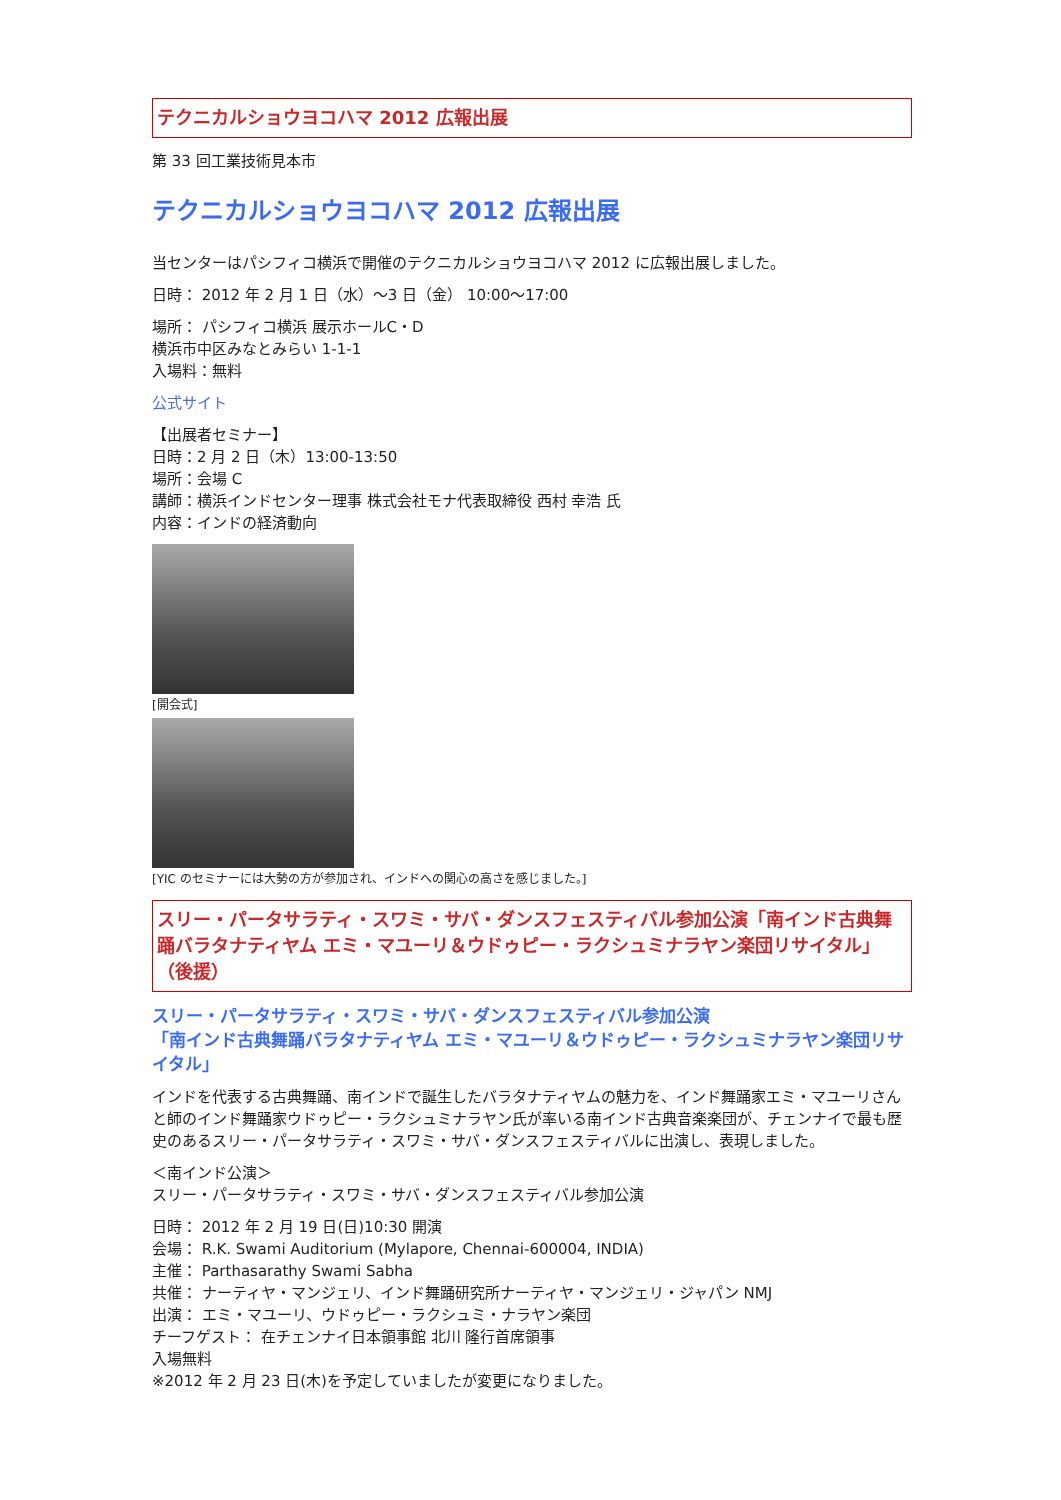テクニカルショウヨコハマ 2012 広報出展
第 33 回工業技術見本市
テクニカルショウヨコハマ 2012 広報出展
当センターはパシフィコ横浜で開催のテクニカルショウヨコハマ 2012 に広報出展しました。
日時： 2012 年 2 月 1 日（水）～3 日（金） 10:00～17:00
場所： パシフィコ横浜 展示ホールC・D
横浜市中区みなとみらい 1-1-1
入場料：無料
公式サイト
【出展者セミナー】
日時：2 月 2 日（木）13:00-13:50
場所：会場 C
講師：横浜インドセンター理事 株式会社モナ代表取締役 西村 幸浩 氏
内容：インドの経済動向
[開会式]
[YIC のセミナーには大勢の方が参加され、インドへの関心の高さを感じました。]
スリー・パータサラティ・スワミ・サバ・ダンスフェスティバル参加公演「南インド古典舞踊バラタナティヤム エミ・マユーリ＆ウドゥピー・ラクシュミナラヤン楽団リサイタル」（後援）
スリー・パータサラティ・スワミ・サバ・ダンスフェスティバル参加公演
「南インド古典舞踊バラタナティヤム エミ・マユーリ＆ウドゥピー・ラクシュミナラヤン楽団リサイタル」
インドを代表する古典舞踊、南インドで誕生したバラタナティヤムの魅力を、インド舞踊家エミ・マユーリさんと師のインド舞踊家ウドゥピー・ラクシュミナラヤン氏が率いる南インド古典音楽楽団が、チェンナイで最も歴史のあるスリー・パータサラティ・スワミ・サバ・ダンスフェスティバルに出演し、表現しました。
＜南インド公演＞
スリー・パータサラティ・スワミ・サバ・ダンスフェスティバル参加公演
日時： 2012 年 2 月 19 日(日)10:30 開演
会場： R.K. Swami Auditorium (Mylapore, Chennai-600004, INDIA)
主催： Parthasarathy Swami Sabha
共催： ナーティヤ・マンジェリ、インド舞踊研究所ナーティヤ・マンジェリ・ジャパン NMJ
出演： エミ・マユーリ、ウドゥピー・ラクシュミ・ナラヤン楽団
チーフゲスト： 在チェンナイ日本領事館 北川 隆行首席領事
入場無料
※2012 年 2 月 23 日(木)を予定していましたが変更になりました。